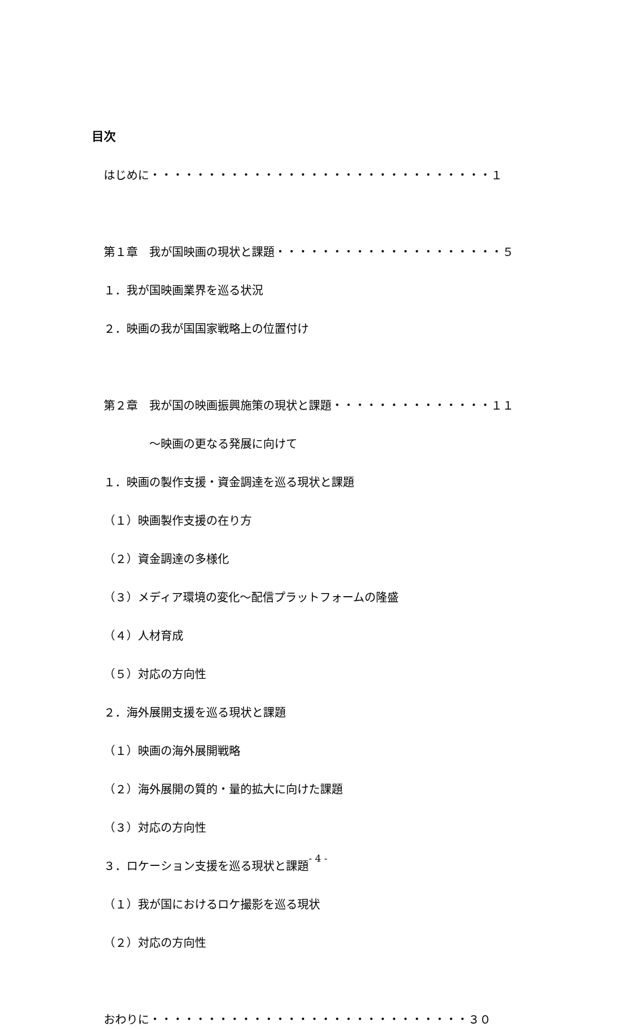目次
はじめに・・・・・・・・・・・・・・・・・・・・・・・・・・・・・・１
第１章　我が国映画の現状と課題・・・・・・・・・・・・・・・・・・・・５
１．我が国映画業界を巡る状況
２．映画の我が国国家戦略上の位置付け
第２章　我が国の映画振興施策の現状と課題・・・・・・・・・・・・・・１１
　　　　～映画の更なる発展に向けて
１．映画の製作支援・資金調達を巡る現状と課題
（１）映画製作支援の在り方
（２）資金調達の多様化
（３）メディア環境の変化～配信プラットフォームの隆盛
（４）人材育成
（５）対応の方向性
２．海外展開支援を巡る現状と課題
（１）映画の海外展開戦略
（２）海外展開の質的・量的拡大に向けた課題
（３）対応の方向性
３．ロケーション支援を巡る現状と課題
（１）我が国におけるロケ撮影を巡る現状
（２）対応の方向性
おわりに・・・・・・・・・・・・・・・・・・・・・・・・・・・・３０
- 4 -